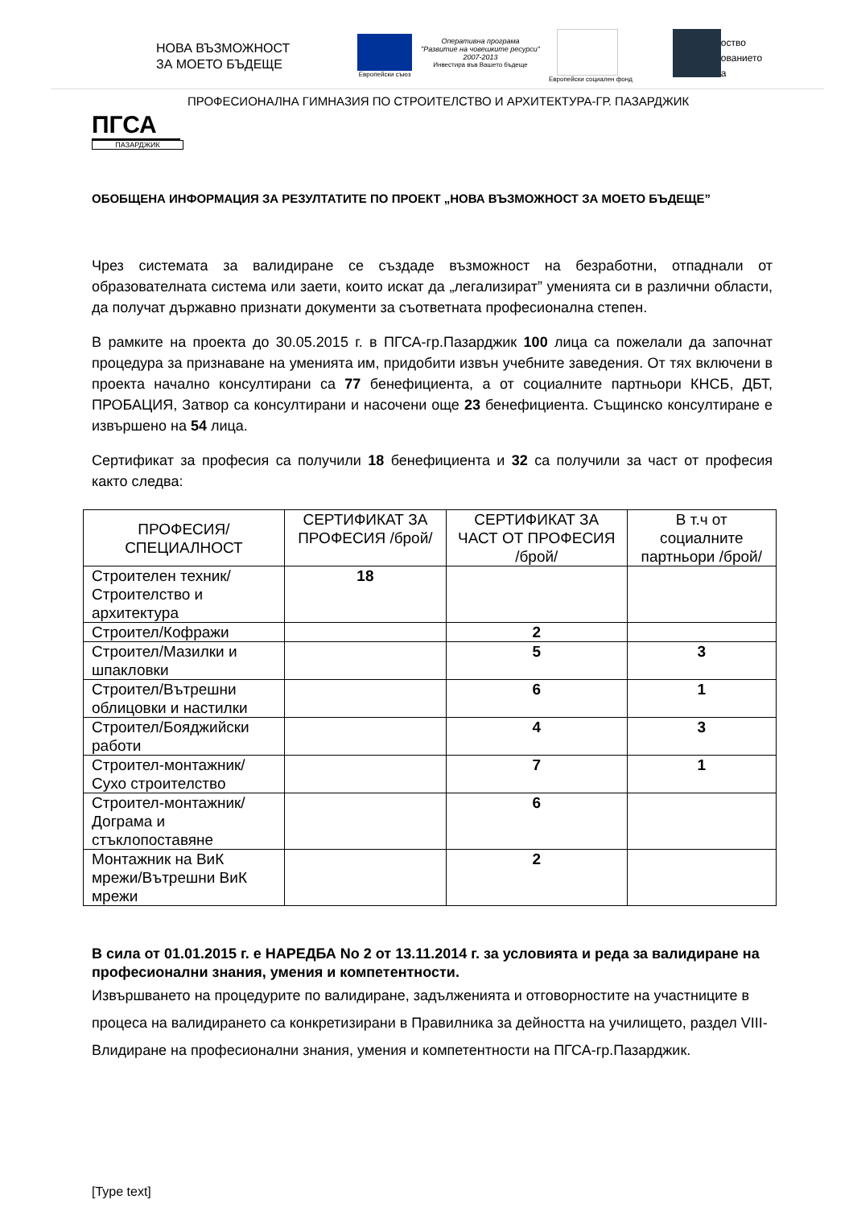НОВА ВЪЗМОЖНОСТ
ЗА МОЕТО БЪДЕЩЕ
Европейски съюз
Оперативна програма
"Развитие на човешките ресурси"
2007-2013
Инвестира във Вашето бъдеще
Европейски социален фонд
оство
ованието
а
ПРОФЕСИОНАЛНА ГИМНАЗИЯ ПО СТРОИТЕЛСТВО И АРХИТЕКТУРА-ГР. ПАЗАРДЖИК
ПГСА
ПАЗАРДЖИК
ОБОБЩЕНА ИНФОРМАЦИЯ ЗА РЕЗУЛТАТИТЕ ПО ПРОЕКТ „НОВА ВЪЗМОЖНОСТ ЗА МОЕТО БЪДЕЩЕ”
Чрез системата за валидиране се създаде възможност на безработни, отпаднали от образователната система или заети, които искат да „легализират” уменията си в различни области, да получат държавно признати документи за съответната професионална степен.
В рамките на проекта до 30.05.2015 г. в ПГСА-гр.Пазарджик 100 лица са пожелали да започнат процедура за признаване на уменията им, придобити извън учебните заведения. От тях включени в проекта начално консултирани са 77 бенефициента, а от социалните партньори КНСБ, ДБТ, ПРОБАЦИЯ, Затвор са консултирани и насочени още 23 бенефициента. Същинско консултиране е извършено на 54 лица.
Сертификат за професия са получили 18 бенефициента и 32 са получили за част от професия както следва:
| ПРОФЕСИЯ/СПЕЦИАЛНОСТ | СЕРТИФИКАТ ЗА ПРОФЕСИЯ /брой/ | СЕРТИФИКАТ ЗА ЧАСТ ОТ ПРОФЕСИЯ /брой/ | В т.ч от социалните партньори /брой/ |
| --- | --- | --- | --- |
| Строителен техник/Строителство и архитектура | 18 | | |
| Строител/Кофражи | | 2 | |
| Строител/Мазилки и шпакловки | | 5 | 3 |
| Строител/Вътрешни облицовки и настилки | | 6 | 1 |
| Строител/Бояджийски работи | | 4 | 3 |
| Строител-монтажник/Сухо строителство | | 7 | 1 |
| Строител-монтажник/Дограма и стъклопоставяне | | 6 | |
| Монтажник на ВиК мрежи/Вътрешни ВиК мрежи | | 2 | |
В сила от 01.01.2015 г. е НАРЕДБА No 2 от 13.11.2014 г. за условията и реда за валидиране на професионални знания, умения и компетентности.
Извършването на процедурите по валидиране, задълженията и отговорностите на участниците в процеса на валидирането са конкретизирани в Правилника за дейността на училището, раздел VIII-Влидиране на професионални знания, умения и компетентности на ПГСА-гр.Пазарджик.
[Type text]